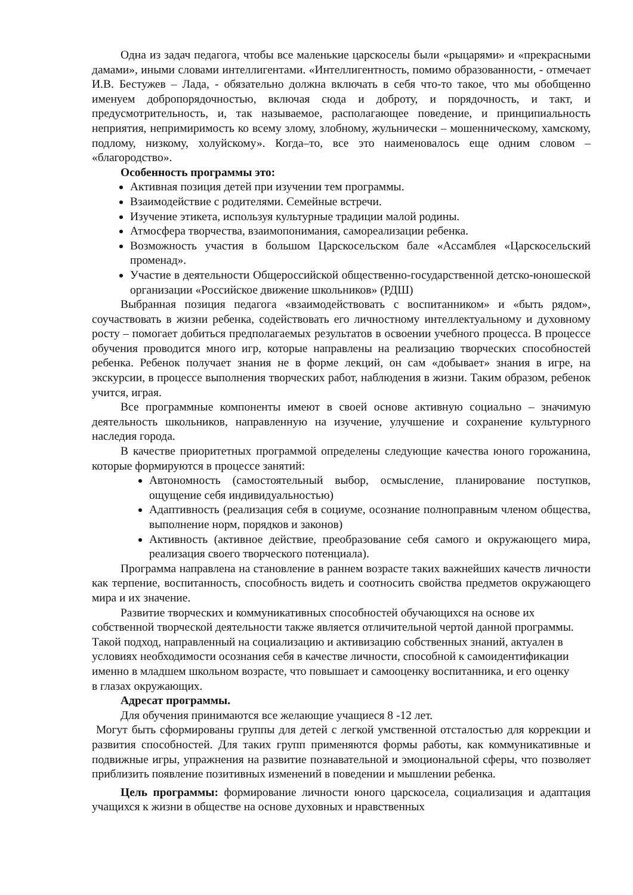Одна из задач педагога, чтобы все маленькие царскоселы были «рыцарями» и «прекрасными дамами», иными словами интеллигентами. «Интеллигентность, помимо образованности, - отмечает И.В. Бестужев – Лада, - обязательно должна включать в себя что-то такое, что мы обобщенно именуем добропорядочностью, включая сюда и доброту, и порядочность, и такт, и предусмотрительность, и, так называемое, располагающее поведение, и принципиальность неприятия, непримиримость ко всему злому, злобному, жульнически – мошенническому, хамскому, подлому, низкому, холуйскому». Когда–то, все это наименовалось еще одним словом – «благородство».
Особенность программы это:
Активная позиция детей при изучении тем программы.
Взаимодействие с родителями. Семейные встречи.
Изучение этикета, используя культурные традиции малой родины.
Атмосфера творчества, взаимопонимания, самореализации ребенка.
Возможность участия в большом Царскосельском бале «Ассамблея «Царскосельский променад».
Участие в деятельности Общероссийской общественно-государственной детско-юношеской организации «Российское движение школьников» (РДШ)
Выбранная позиция педагога «взаимодействовать с воспитанником» и «быть рядом», соучаствовать в жизни ребенка, содействовать его личностному интеллектуальному и духовному росту – помогает добиться предполагаемых результатов в освоении учебного процесса. В процессе обучения проводится много игр, которые направлены на реализацию творческих способностей ребенка. Ребенок получает знания не в форме лекций, он сам «добывает» знания в игре, на экскурсии, в процессе выполнения творческих работ, наблюдения в жизни. Таким образом, ребенок учится, играя.
Все программные компоненты имеют в своей основе активную социально – значимую деятельность школьников, направленную на изучение, улучшение и сохранение культурного наследия города.
В качестве приоритетных программой определены следующие качества юного горожанина, которые формируются в процессе занятий:
Автономность (самостоятельный выбор, осмысление, планирование поступков, ощущение себя индивидуальностью)
Адаптивность (реализация себя в социуме, осознание полноправным членом общества, выполнение норм, порядков и законов)
Активность (активное действие, преобразование себя самого и окружающего мира, реализация своего творческого потенциала).
Программа направлена на становление в раннем возрасте таких важнейших качеств личности как терпение, воспитанность, способность видеть и соотносить свойства предметов окружающего мира и их значение.
Развитие творческих и коммуникативных способностей обучающихся на основе их собственной творческой деятельности также является отличительной чертой данной программы. Такой подход, направленный на социализацию и активизацию собственных знаний, актуален в условиях необходимости осознания себя в качестве личности, способной к самоидентификации именно в младшем школьном возрасте, что повышает и самооценку воспитанника, и его оценку в глазах окружающих.
Адресат программы.
Для обучения принимаются все желающие учащиеся 8 -12 лет.
Могут быть сформированы группы для детей с легкой умственной отсталостью для коррекции и развития способностей. Для таких групп применяются формы работы, как коммуникативные и подвижные игры, упражнения на развитие познавательной и эмоциональной сферы, что позволяет приблизить появление позитивных изменений в поведении и мышлении ребенка.
Цель программы: формирование личности юного царскосела, социализация и адаптация учащихся к жизни в обществе на основе духовных и нравственных